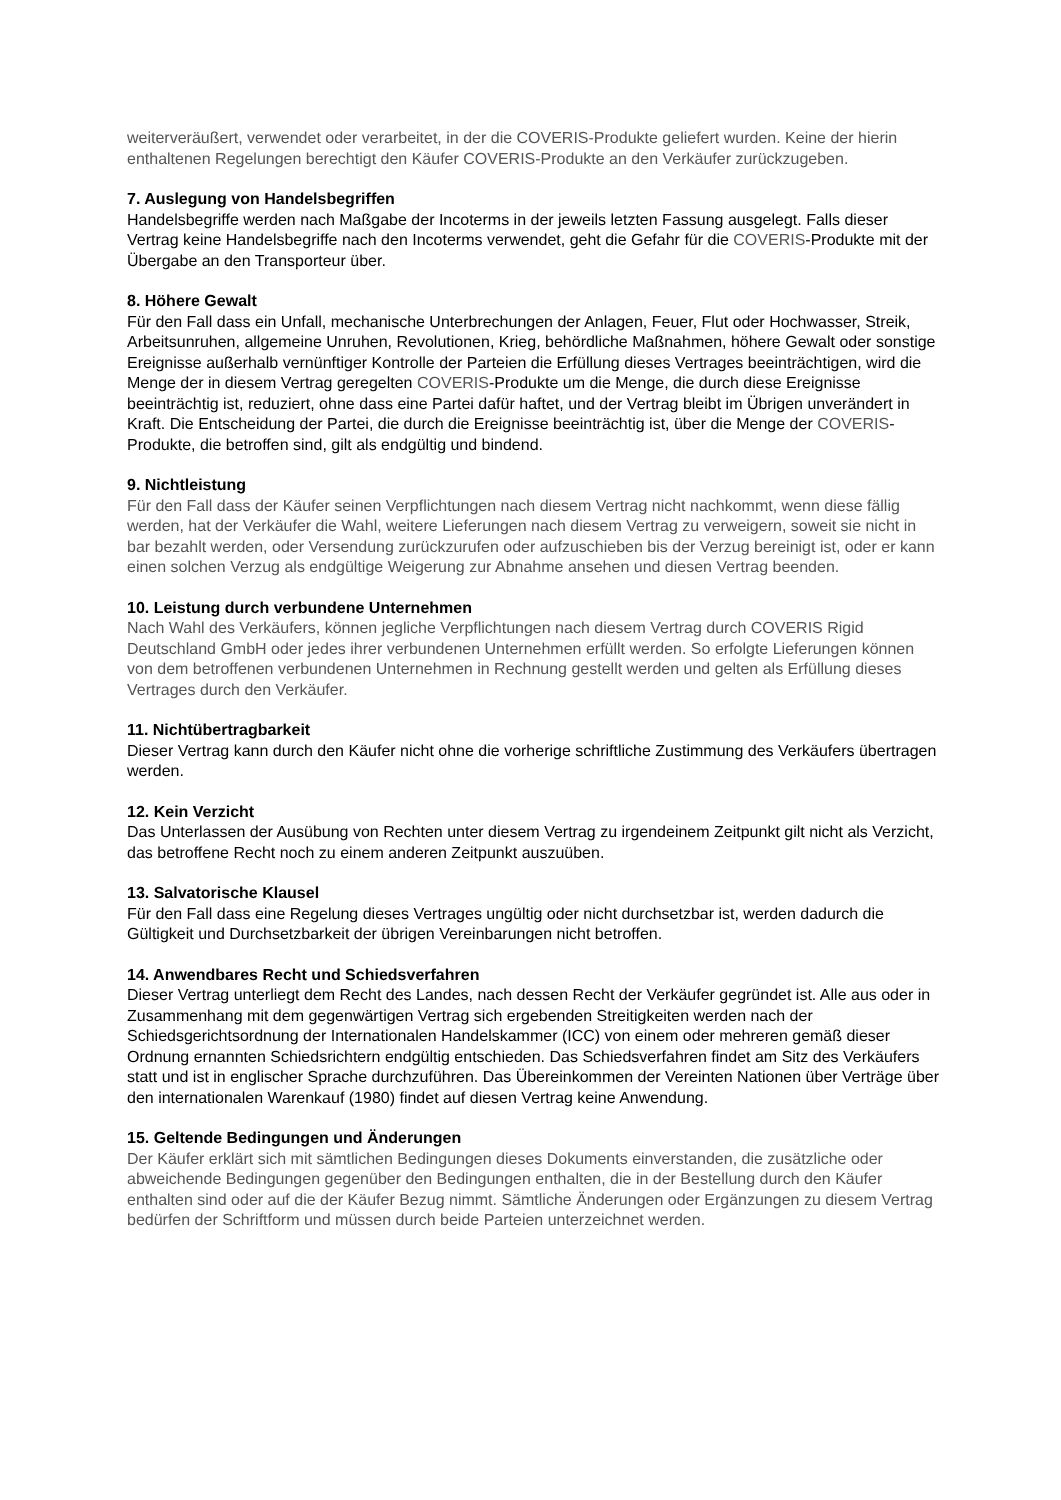weiterveräußert, verwendet oder verarbeitet, in der die COVERIS-Produkte geliefert wurden. Keine der hierin enthaltenen Regelungen berechtigt den Käufer COVERIS-Produkte an den Verkäufer zurückzugeben.
7. Auslegung von Handelsbegriffen
Handelsbegriffe werden nach Maßgabe der Incoterms in der jeweils letzten Fassung ausgelegt. Falls dieser Vertrag keine Handelsbegriffe nach den Incoterms verwendet, geht die Gefahr für die COVERIS-Produkte mit der Übergabe an den Transporteur über.
8. Höhere Gewalt
Für den Fall dass ein Unfall, mechanische Unterbrechungen der Anlagen, Feuer, Flut oder Hochwasser, Streik, Arbeitsunruhen, allgemeine Unruhen, Revolutionen, Krieg, behördliche Maßnahmen, höhere Gewalt oder sonstige Ereignisse außerhalb vernünftiger Kontrolle der Parteien die Erfüllung dieses Vertrages beeinträchtigen, wird die Menge der in diesem Vertrag geregelten COVERIS-Produkte um die Menge, die durch diese Ereignisse beeinträchtig ist, reduziert, ohne dass eine Partei dafür haftet, und der Vertrag bleibt im Übrigen unverändert in Kraft. Die Entscheidung der Partei, die durch die Ereignisse beeinträchtig ist, über die Menge der COVERIS-Produkte, die betroffen sind, gilt als endgültig und bindend.
9. Nichtleistung
Für den Fall dass der Käufer seinen Verpflichtungen nach diesem Vertrag nicht nachkommt, wenn diese fällig werden, hat der Verkäufer die Wahl, weitere Lieferungen nach diesem Vertrag zu verweigern, soweit sie nicht in bar bezahlt werden, oder Versendung zurückzurufen oder aufzuschieben bis der Verzug bereinigt ist, oder er kann einen solchen Verzug als endgültige Weigerung zur Abnahme ansehen und diesen Vertrag beenden.
10. Leistung durch verbundene Unternehmen
Nach Wahl des Verkäufers, können jegliche Verpflichtungen nach diesem Vertrag durch COVERIS Rigid Deutschland GmbH oder jedes ihrer verbundenen Unternehmen erfüllt werden. So erfolgte Lieferungen können von dem betroffenen verbundenen Unternehmen in Rechnung gestellt werden und gelten als Erfüllung dieses Vertrages durch den Verkäufer.
11. Nichtübertragbarkeit
Dieser Vertrag kann durch den Käufer nicht ohne die vorherige schriftliche Zustimmung des Verkäufers übertragen werden.
12. Kein Verzicht
Das Unterlassen der Ausübung von Rechten unter diesem Vertrag zu irgendeinem Zeitpunkt gilt nicht als Verzicht, das betroffene Recht noch zu einem anderen Zeitpunkt auszuüben.
13. Salvatorische Klausel
Für den Fall dass eine Regelung dieses Vertrages ungültig oder nicht durchsetzbar ist, werden dadurch die Gültigkeit und Durchsetzbarkeit der übrigen Vereinbarungen nicht betroffen.
14. Anwendbares Recht und Schiedsverfahren
Dieser Vertrag unterliegt dem Recht des Landes, nach dessen Recht der Verkäufer gegründet ist. Alle aus oder in Zusammenhang mit dem gegenwärtigen Vertrag sich ergebenden Streitigkeiten werden nach der Schiedsgerichtsordnung der Internationalen Handelskammer (ICC) von einem oder mehreren gemäß dieser Ordnung ernannten Schiedsrichtern endgültig entschieden. Das Schiedsverfahren findet am Sitz des Verkäufers statt und ist in englischer Sprache durchzuführen. Das Übereinkommen der Vereinten Nationen über Verträge über den internationalen Warenkauf (1980) findet auf diesen Vertrag keine Anwendung.
15. Geltende Bedingungen und Änderungen
Der Käufer erklärt sich mit sämtlichen Bedingungen dieses Dokuments einverstanden, die zusätzliche oder abweichende Bedingungen gegenüber den Bedingungen enthalten, die in der Bestellung durch den Käufer enthalten sind oder auf die der Käufer Bezug nimmt. Sämtliche Änderungen oder Ergänzungen zu diesem Vertrag bedürfen der Schriftform und müssen durch beide Parteien unterzeichnet werden.